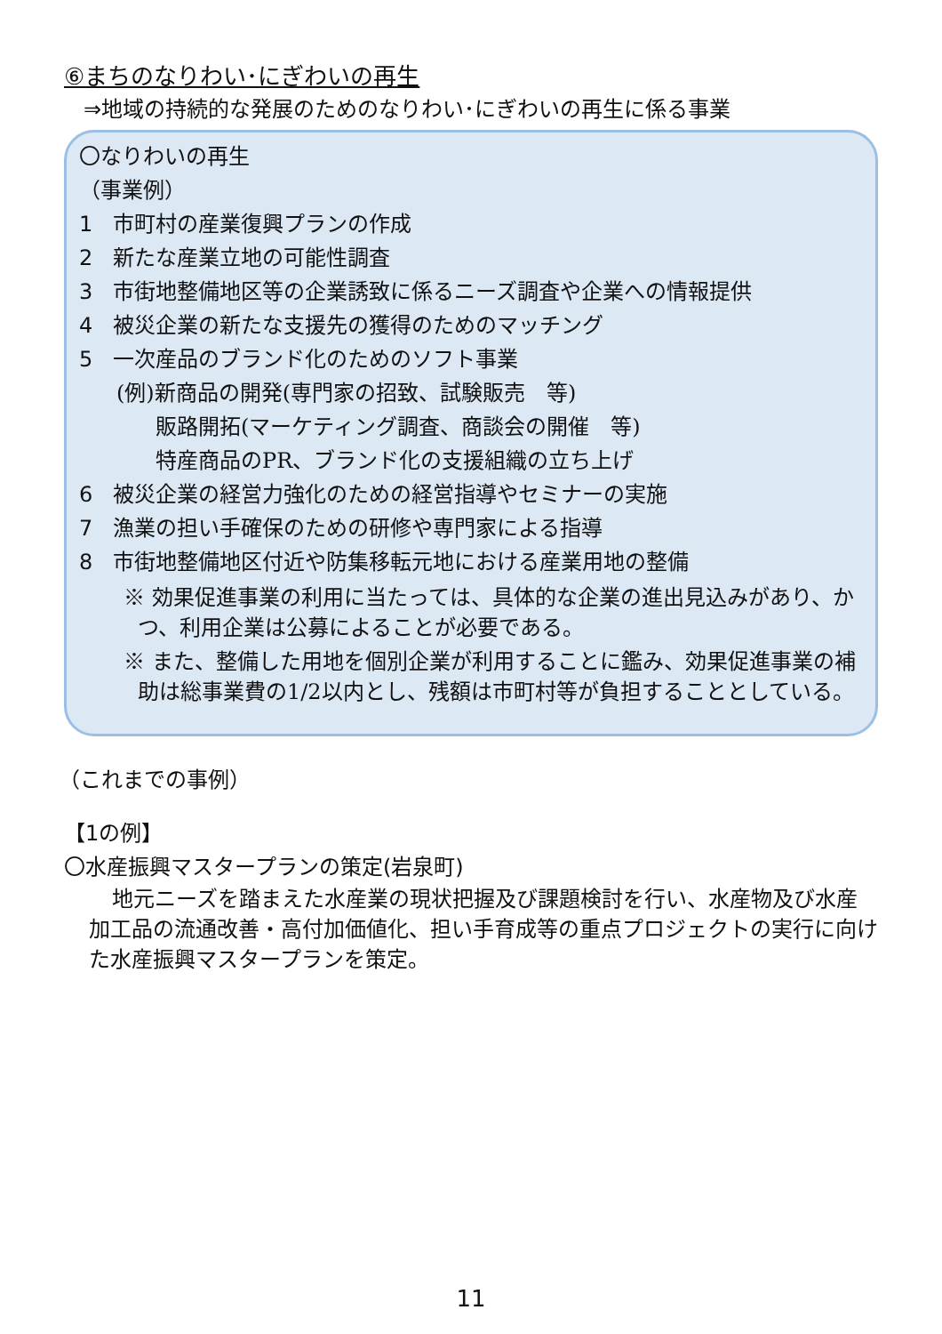⑥まちのなりわい･にぎわいの再生
⇒地域の持続的な発展のためのなりわい･にぎわいの再生に係る事業
〇なりわいの再生
（事業例）
1 市町村の産業復興プランの作成
2 新たな産業立地の可能性調査
3 市街地整備地区等の企業誘致に係るニーズ調査や企業への情報提供
4 被災企業の新たな支援先の獲得のためのマッチング
5 一次産品のブランド化のためのソフト事業
(例)新商品の開発(専門家の招致、試験販売　等)
販路開拓(マーケティング調査、商談会の開催　等)
特産商品のPR、ブランド化の支援組織の立ち上げ
6 被災企業の経営力強化のための経営指導やセミナーの実施
7 漁業の担い手確保のための研修や専門家による指導
8 市街地整備地区付近や防集移転元地における産業用地の整備
※ 効果促進事業の利用に当たっては、具体的な企業の進出見込みがあり、かつ、利用企業は公募によることが必要である。
※ また、整備した用地を個別企業が利用することに鑑み、効果促進事業の補助は総事業費の1/2以内とし、残額は市町村等が負担することとしている。
（これまでの事例）
【1の例】
〇水産振興マスタープランの策定(岩泉町)
地元ニーズを踏まえた水産業の現状把握及び課題検討を行い、水産物及び水産加工品の流通改善・高付加価値化、担い手育成等の重点プロジェクトの実行に向けた水産振興マスタープランを策定。
11